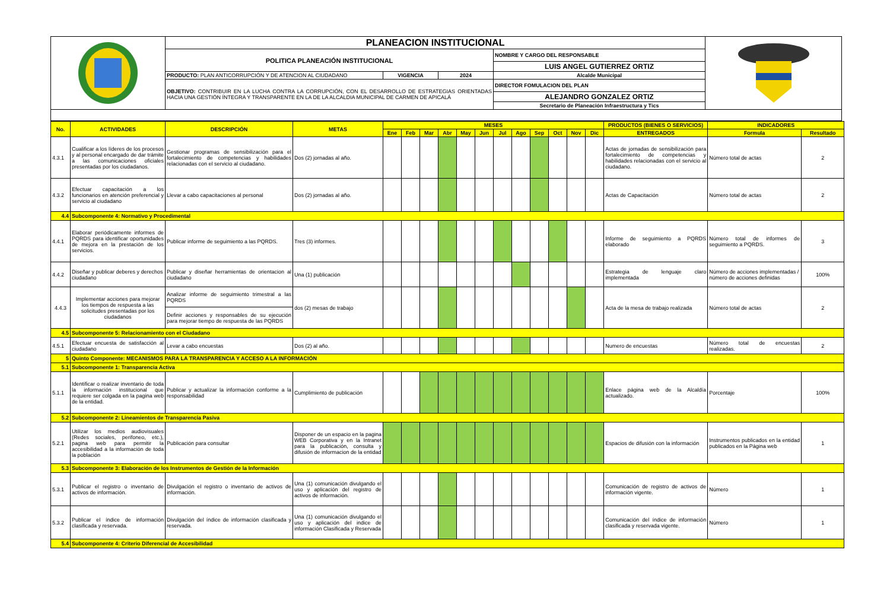| | PLANEACION INSTITUCIONAL | | | | |
| | POLITICA PLANEACIÓN INSTITUCIONAL | | | NOMBRE Y CARGO DEL RESPONSABLE | |
| | | | | LUIS ANGEL GUTIERREZ ORTIZ | |
| | PRODUCTO: PLAN ANTICORRUPCIÓN Y DE ATENCION AL CIUDADANO | VIGENCIA | 2024 | Alcalde Municipal | |
| | OBJETIVO: CONTRIBUIR EN LA LUCHA CONTRA LA CORRUPCIÓN, CON EL DESARROLLO DE ESTRATEGIAS ORIENTADAS HACIA UNA GESTIÓN ÍNTEGRA Y TRANSPARENTE EN LA DE LA ALCALDIA MUNICIPAL DE CARMEN DE APICALÁ | | | DIRECTOR FOMULACION DEL PLAN | |
| | | | | ALEJANDRO GONZALEZ ORTIZ | |
| | | | | Secretario de Planeación Infraestructura y Tics | |
| No. | ACTIVIDADES | DESCRIPCIÓN | METAS | MESES | | | | | | | | | | | | PRODUCTOS (BIENES O SERVICIOS) | INDICADORES | |
| --- | --- | --- | --- | --- | --- | --- | --- | --- | --- | --- | --- | --- | --- | --- | --- | --- | --- | --- |
| | | | | Ene | Feb | Mar | Abr | May | Jun | Jul | Ago | Sep | Oct | Nov | Dic | ENTREGADOS | Formula | Resultado |
| 4.3.1 | Cualificar a los líderes de los procesos y al personal encargado de dar trámite a las comunicaciones oficiales presentadas por los ciudadanos. | Gestionar programas de sensibilización para el fortalecimiento de competencias y habilidades relacionadas con el servicio al ciudadano. | Dos (2) jornadas al año. | | | | | | | | | | | | | Actas de jornadas de sensibilización para fortalecimiento de competencias y habilidades relacionadas con el servicio al ciudadano. | Número total de actas | 2 |
| 4.3.2 | Efectuar capacitación a los funcionarios en atención preferencial y servicio al ciudadano | Llevar a cabo capacitaciones al personal | Dos (2) jornadas al año. | | | | | | | | | | | | | Actas de Capacitación | Número total de actas | 2 |
| 4.4 | Subcomponente 4: Normativo y Procedimental | | | | | | | | | | | | | | | | | |
| 4.4.1 | Elaborar periódicamente informes de PQRDS para identificar oportunidades de mejora en la prestación de los servicios. | Publicar informe de seguimiento a las PQRDS. | Tres (3) informes. | | | | | | | | | | | | | Informe de seguimiento a PQRDS elaborado | Número total de informes de seguimiento a PQRDS. | 3 |
| 4.4.2 | Diseñar y publicar deberes y derechos ciudadano | Publicar y diseñar herramientas de orientacion al ciudadano | Una (1) publicación | | | | | | | | | | | | | Estrategia de lenguaje claro implementada | Número de acciones implementadas / número de acciones definidas | 100% |
| 4.4.3 | Implementar acciones para mejorar los tiempos de respuesta a las solicitudes presentadas por los ciudadanos | Analizar informe de seguimiento trimestral a las PQRDS | dos (2) mesas de trabajo | | | | | | | | | | | | | Acta de la mesa de trabajo realizada | Número total de actas | 2 |
| | | Definir acciones y responsables de su ejecución para mejorar tiempo de respuesta de las PQRDS | | | | | | | | | | | | | | | | |
| 4.5 | Subcomponente 5: Relacionamiento con el Ciudadano | | | | | | | | | | | | | | | | | |
| 4.5.1 | Efectuar encuesta de satisfacción al ciudadano | Levar a cabo encuestas | Dos (2) al año. | | | | | | | | | | | | | Numero de encuestas | Número total de encuestas realizadas. | 2 |
| 5 | Quinto Componente: MECANISMOS PARA LA TRANSPARENCIA Y ACCESO A LA INFORMACIÓN | | | | | | | | | | | | | | | | | |
| 5.1 | Subcomponente 1: Transparencia Activa | | | | | | | | | | | | | | | | | |
| 5.1.1 | Identificar o realizar inventario de toda la información institucional que requiere ser colgada en la pagina web de la entidad. | Publicar y actualizar la información conforme a la responsabilidad | Cumplimiento de publicación | | | | | | | | | | | | | Enlace página web de la Alcaldía actualizado. | Porcentaje | 100% |
| 5.2 | Subcomponente 2: Lineamientos de Transparencia Pasiva | | | | | | | | | | | | | | | | | |
| 5.2.1 | Utilizar los medios audiovisuales (Redes sociales, perifoneo, etc.), pagina web para permitir la accesibilidad a la información de toda la población | Publicación para consultar | Disponer de un espacio en la pagina WEB Corporativa y en la Intranet para la publicación, consulta y difusión de informacion de la entidad | | | | | | | | | | | | | Espacios de difusión con la información | Instrumentos publicados en la entidad publicados en la Página web | 1 |
| 5.3 | Subcomponente 3: Elaboración de los Instrumentos de Gestión de la Información | | | | | | | | | | | | | | | | | |
| 5.3.1 | Publicar el registro o inventario de activos de información. | Divulgación el registro o inventario de activos de información. | Una (1) comunicación divulgando el uso y aplicación del registro de activos de información. | | | | | | | | | | | | | Comunicación de registro de activos de información vigente. | Número | 1 |
| 5.3.2 | Publicar el índice de información clasificada y reservada. | Divulgación del índice de información clasificada y reservada. | Una (1) comunicación divulgando el uso y aplicación del indice de información Clasificada y Reservada | | | | | | | | | | | | | Comunicación del índice de información clasificada y reservada vigente. | Número | 1 |
| 5.4 | Subcomponente 4: Criterio Diferencial de Accesibilidad | | | | | | | | | | | | | | | | | |